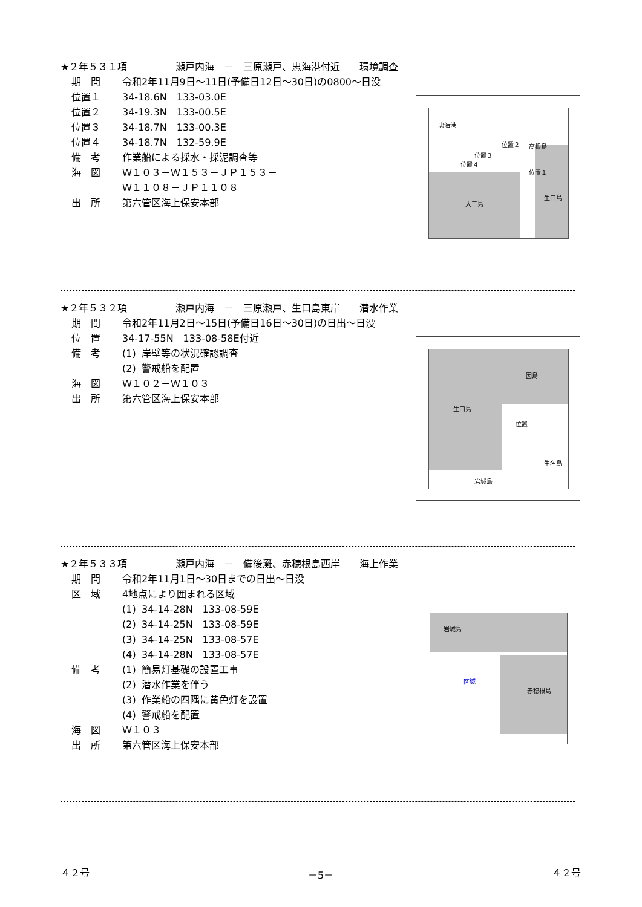★２年５３１項　　　　　瀬戸内海　－　三原瀬戸、忠海港付近　　環境調査
期　間 令和2年11月9日～11日(予備日12日～30日)の0800～日没
位置１ 34-18.6N　133-03.0E
位置２ 34-19.3N　133-00.5E
位置３ 34-18.7N　133-00.3E
位置４ 34-18.7N　132-59.9E
備　考 作業船による採水・採泥調査等
海　図 Ｗ１０３－Ｗ１５３－ＪＰ１５３－
Ｗ１１０８－ＪＰ１１０８
出　所 第六管区海上保安本部
忠海港
位置２
位置３
位置４
位置１
高根島
大三島
生口島
★２年５３２項　　　　　瀬戸内海　－　三原瀬戸、生口島東岸　　潜水作業
期　間 令和2年11月2日～15日(予備日16日～30日)の日出～日没
位　置 34-17-55N　133-08-58E付近
備　考 (1) 岸壁等の状況確認調査
(2) 警戒船を配置
海　図 Ｗ１０２－Ｗ１０３
出　所 第六管区海上保安本部
生口島
因島
位置
生名島
岩城島
★２年５３３項　　　　　瀬戸内海　－　備後灘、赤穂根島西岸　　海上作業
期　間 令和2年11月1日～30日までの日出～日没
区　域 4地点により囲まれる区域
(1) 34-14-28N　133-08-59E
(2) 34-14-25N　133-08-59E
(3) 34-14-25N　133-08-57E
(4) 34-14-28N　133-08-57E
備　考 (1) 簡易灯基礎の設置工事
(2) 潜水作業を伴う
(3) 作業船の四隅に黄色灯を設置
(4) 警戒船を配置
海　図 Ｗ１０３
出　所 第六管区海上保安本部
岩城島
区域
赤穂根島
４２号 －5－ ４２号